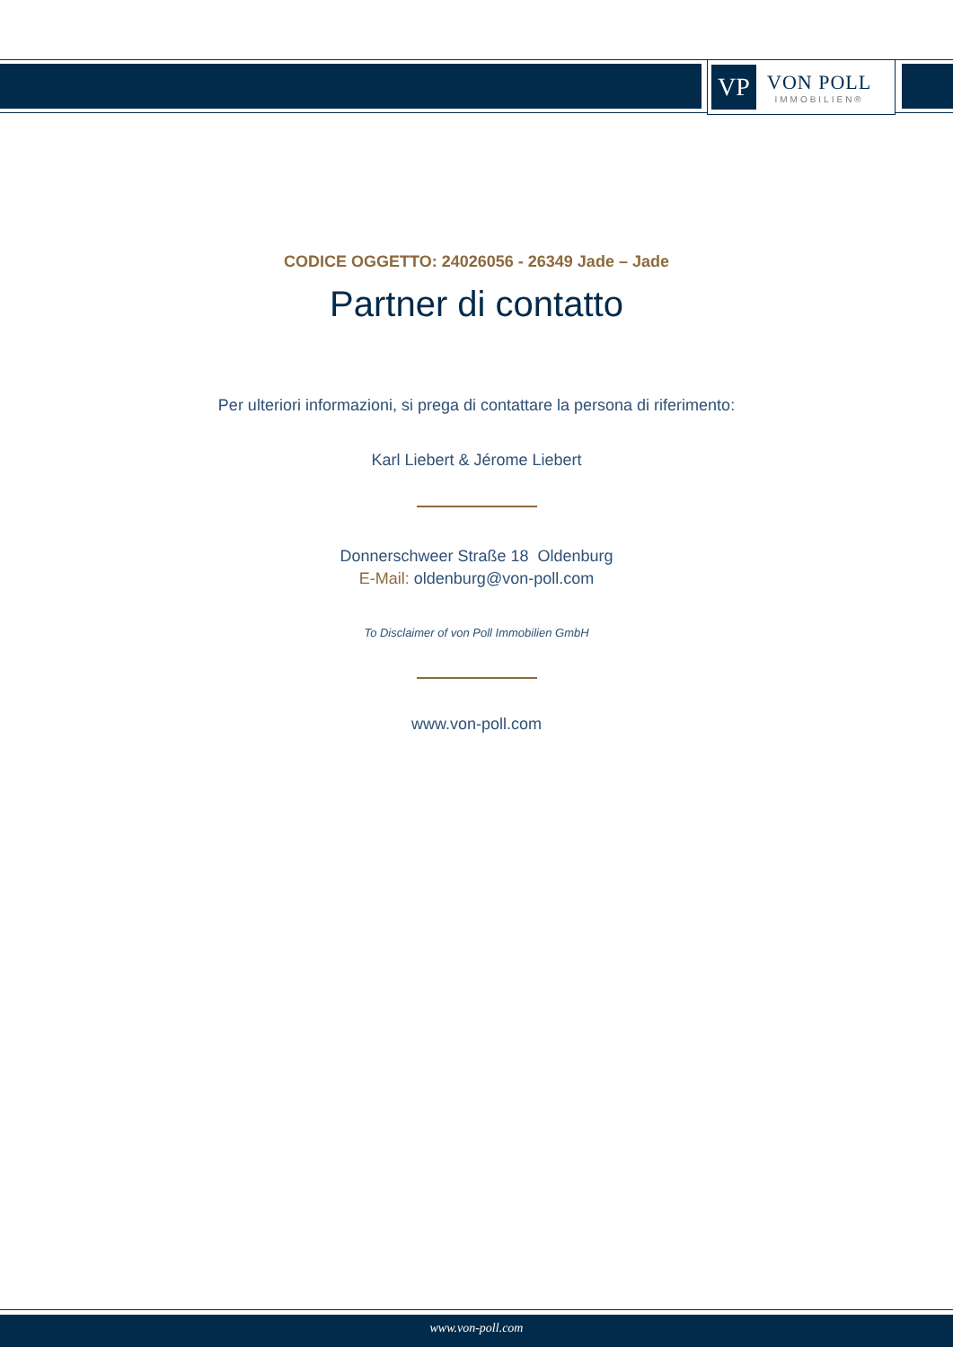VP
VON POLL
IMMOBILIEN®
CODICE OGGETTO: 24026056 - 26349 Jade – Jade
Partner di contatto
Per ulteriori informazioni, si prega di contattare la persona di riferimento:
Karl Liebert & Jérome Liebert
Donnerschweer Straße 18 Oldenburg
E-Mail: oldenburg@von-poll.com
To Disclaimer of von Poll Immobilien GmbH
www.von-poll.com
www.von-poll.com